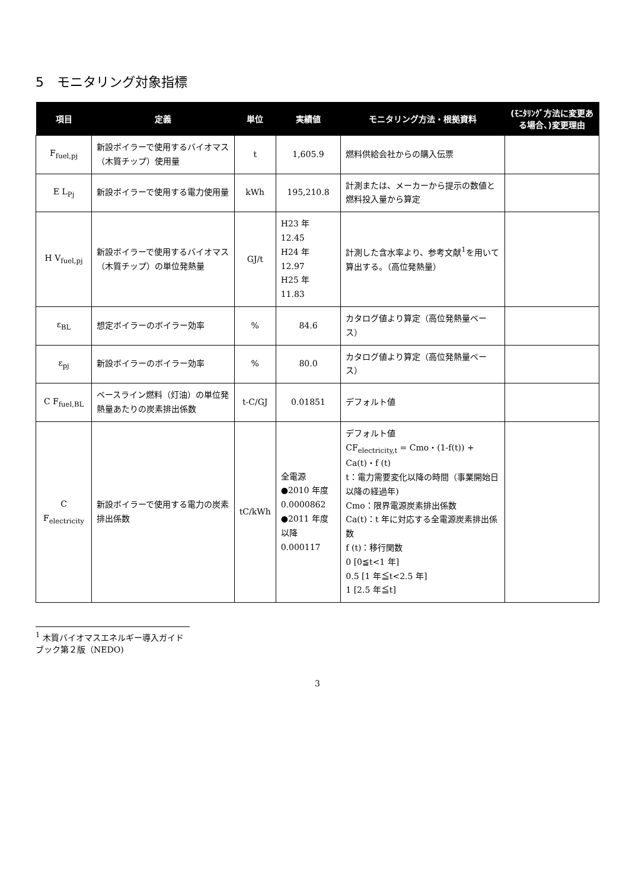5　モニタリング対象指標
| 項目 | 定義 | 単位 | 実績値 | モニタリング方法・根拠資料 | (ﾓﾆﾀﾘﾝｸﾞ方法に変更ある場合、)変更理由 |
| --- | --- | --- | --- | --- | --- |
| F<sub>fuel,pj</sub> | 新設ボイラーで使用するバイオマス（木質チップ）使用量 | t | 1,605.9 | 燃料供給会社からの購入伝票 | |
| E L<sub>Pj</sub> | 新設ボイラーで使用する電力使用量 | kWh | 195,210.8 | 計測または、メーカーから提示の数値と燃料投入量から算定 | |
| H V<sub>fuel,pj</sub> | 新設ボイラーで使用するバイオマス（木質チップ）の単位発熱量 | GJ/t | H23 年 12.45 H24 年 12.97 H25 年 11.83 | 計測した含水率より、参考文献<sup>1</sup>を用いて算出する。（高位発熱量） | |
| ε<sub>BL</sub> | 想定ボイラーのボイラー効率 | % | 84.6 | カタログ値より算定（高位発熱量ベース） | |
| ε<sub>pj</sub> | 新設ボイラーのボイラー効率 | % | 80.0 | カタログ値より算定（高位発熱量ベース） | |
| C F<sub>fuel,BL</sub> | ベースライン燃料（灯油）の単位発熱量あたりの炭素排出係数 | t-C/GJ | 0.01851 | デフォルト値 | |
| C F<sub>electricity</sub> | 新設ボイラーで使用する電力の炭素排出係数 | tC/kWh | 全電源 ●2010 年度 0.0000862 ●2011 年度以降 0.000117 | デフォルト値 CF<sub>electricity,t</sub> = Cmo・(1-f(t)) + Ca(t)・f (t) t：電力需要変化以降の時間（事業開始日以降の経過年) Cmo：限界電源炭素排出係数 Ca(t)：t 年に対応する全電源炭素排出係数 f (t)：移行関数 0 [0≦t<1 年] 0.5 [1 年≦t<2.5 年] 1 [2.5 年≦t] | |
<sup>1</sup> 木質バイオマスエネルギー導入ガイドブック第２版（NEDO)
3